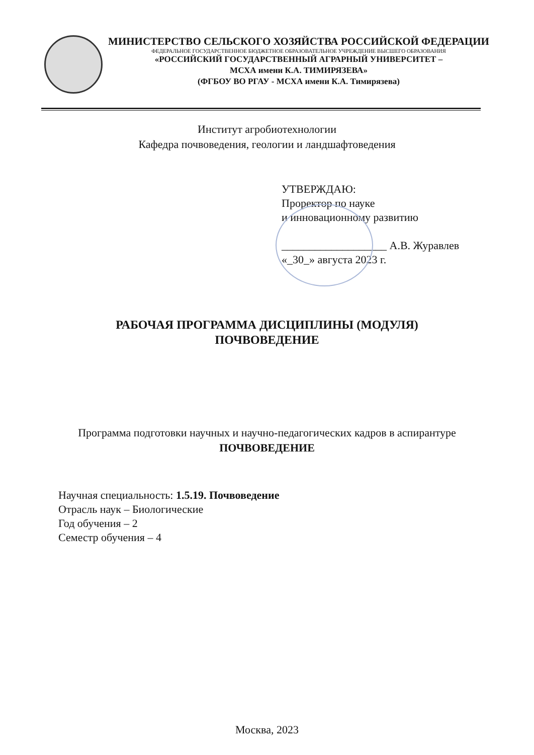МИНИСТЕРСТВО СЕЛЬСКОГО ХОЗЯЙСТВА РОССИЙСКОЙ ФЕДЕРАЦИИ
ФЕДЕРАЛЬНОЕ ГОСУДАРСТВЕННОЕ БЮДЖЕТНОЕ ОБРАЗОВАТЕЛЬНОЕ УЧРЕЖДЕНИЕ ВЫСШЕГО ОБРАЗОВАНИЯ
«РОССИЙСКИЙ ГОСУДАРСТВЕННЫЙ АГРАРНЫЙ УНИВЕРСИТЕТ –
МСХА имени К.А. ТИМИРЯЗЕВА»
(ФГБОУ ВО РГАУ - МСХА имени К.А. Тимирязева)
Институт агробиотехнологии
Кафедра почвоведения, геологии и ландшафтоведения
УТВЕРЖДАЮ:
Проректор по науке
и инновационному развитию
___________________ А.В. Журавлев
«_30_» августа 2023 г.
РАБОЧАЯ ПРОГРАММА ДИСЦИПЛИНЫ (МОДУЛЯ)
ПОЧВОВЕДЕНИЕ
Программа подготовки научных и научно-педагогических кадров в аспирантуре
ПОЧВОВЕДЕНИЕ
Научная специальность: 1.5.19. Почвоведение
Отрасль наук – Биологические
Год обучения – 2
Семестр обучения – 4
Москва, 2023